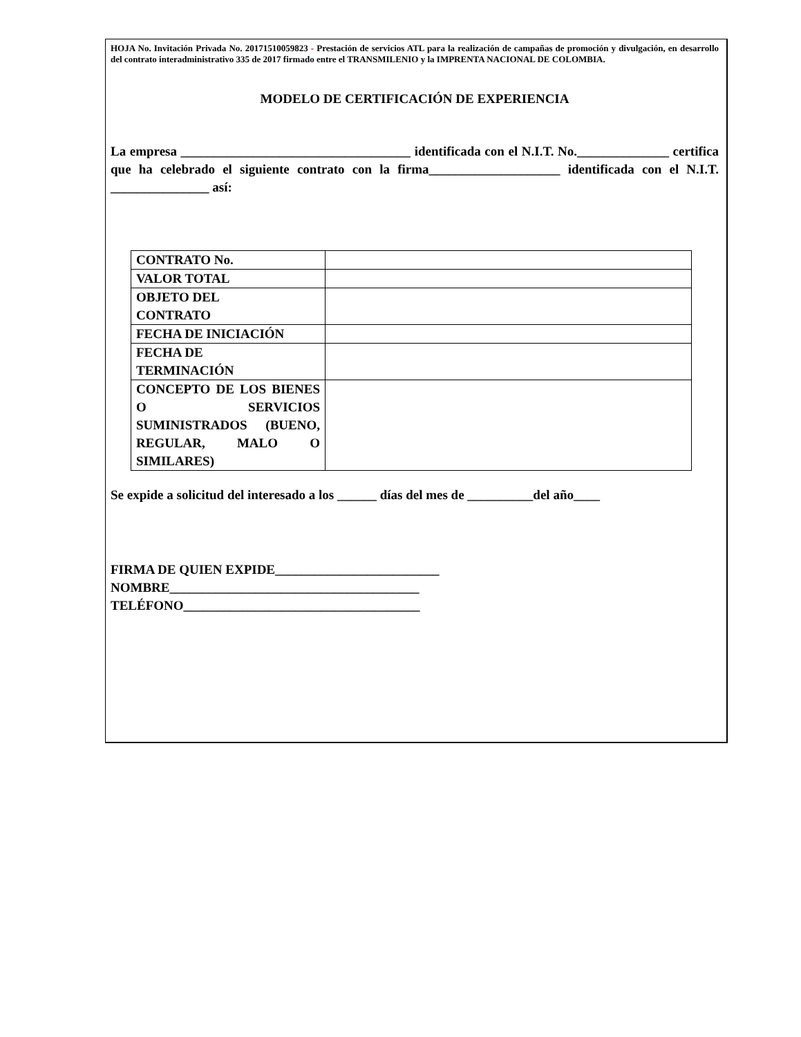HOJA No. Invitación Privada No. 20171510059823 - Prestación de servicios ATL para la realización de campañas de promoción y divulgación, en desarrollo del contrato interadministrativo 335 de 2017 firmado entre el TRANSMILENIO y la IMPRENTA NACIONAL DE COLOMBIA.
MODELO DE CERTIFICACIÓN DE EXPERIENCIA
La empresa ___________________________________ identificada con el N.I.T. No.______________ certifica que ha celebrado el siguiente contrato con la firma____________________ identificada con el N.I.T. _______________ así:
| CONTRATO No. | |
| VALOR TOTAL | |
| OBJETO DEL CONTRATO | |
| FECHA DE INICIACIÓN | |
| FECHA DE TERMINACIÓN | |
| CONCEPTO DE LOS BIENES O SERVICIOS SUMINISTRADOS (BUENO, REGULAR, MALO O SIMILARES) | |
Se expide a solicitud del interesado a los ______ días del mes de __________del año____
FIRMA DE QUIEN EXPIDE_________________________
NOMBRE______________________________________
TELÉFONO____________________________________